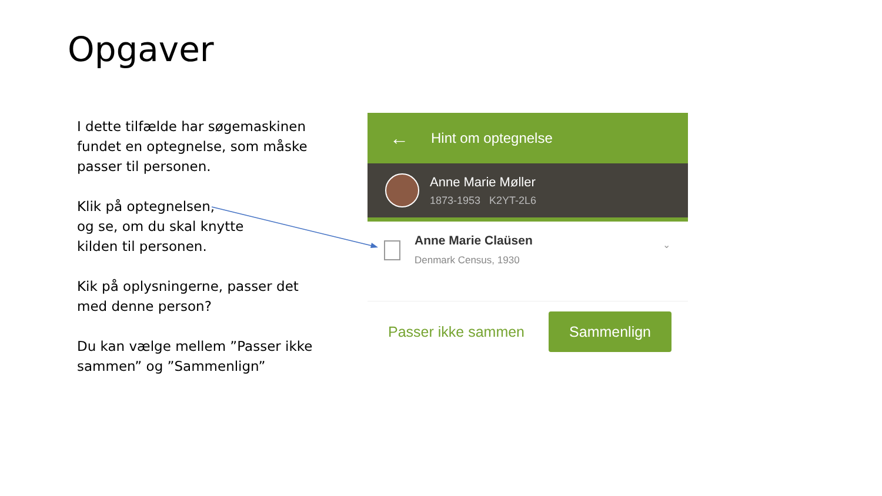Opgaver
I dette tilfælde har søgemaskinen fundet en optegnelse, som måske passer til personen.
Klik på optegnelsen,
og se, om du skal knytte
kilden til personen.
Kik på oplysningerne, passer det med denne person?
Du kan vælge mellem ”Passer ikke sammen” og ”Sammenlign”
← Hint om optegnelse
Anne Marie Møller
1873-1953 K2YT-2L6
Anne Marie Claüsen
Denmark Census, 1930
⌄
Passer ikke sammen Sammenlign